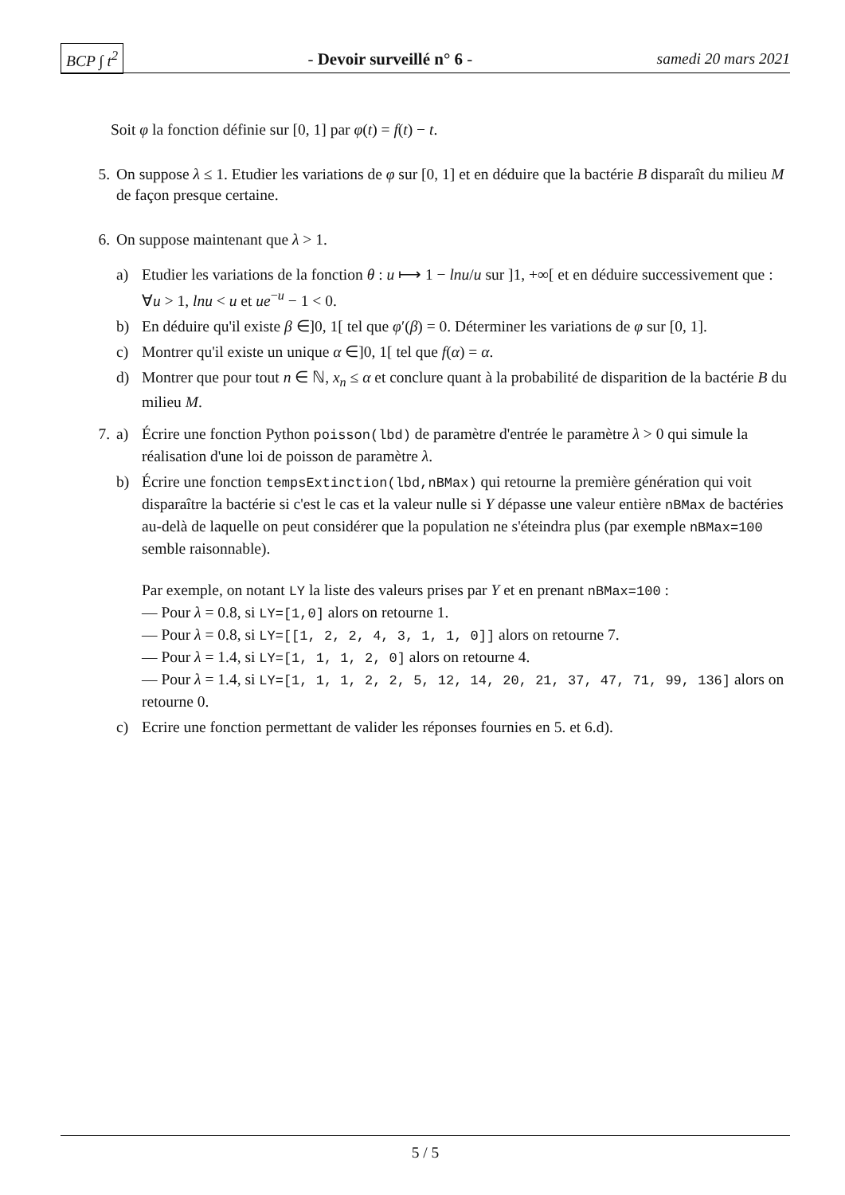BCP ∫ t<sup>2</sup> - Devoir surveillé n° 6 - samedi 20 mars 2021
Soit φ la fonction définie sur [0, 1] par φ(t) = f(t) − t.
5. On suppose λ ≤ 1. Etudier les variations de φ sur [0, 1] et en déduire que la bactérie B disparaît du milieu M de façon presque certaine.
6. On suppose maintenant que λ > 1.
a) Etudier les variations de la fonction θ : u ⟼ 1 − lnu/u sur ]1, +∞[ et en déduire successivement que : ∀u > 1, lnu < u et ue<sup>−u</sup> − 1 < 0.
b) En déduire qu'il existe β ∈]0, 1[ tel que φ′(β) = 0. Déterminer les variations de φ sur [0, 1].
c) Montrer qu'il existe un unique α ∈]0, 1[ tel que f(α) = α.
d) Montrer que pour tout n ∈ ℕ, x<sub>n</sub> ≤ α et conclure quant à la probabilité de disparition de la bactérie B du milieu M.
7. a) Écrire une fonction Python poisson(lbd) de paramètre d'entrée le paramètre λ > 0 qui simule la réalisation d'une loi de poisson de paramètre λ.
b) Écrire une fonction tempsExtinction(lbd,nBMax) qui retourne la première génération qui voit disparaître la bactérie si c'est le cas et la valeur nulle si Y dépasse une valeur entière nBMax de bactéries au-delà de laquelle on peut considérer que la population ne s'éteindra plus (par exemple nBMax=100 semble raisonnable).
Par exemple, on notant LY la liste des valeurs prises par Y et en prenant nBMax=100 :
— Pour λ = 0.8, si LY=[1,0] alors on retourne 1.
— Pour λ = 0.8, si LY=[[1, 2, 2, 4, 3, 1, 1, 0]] alors on retourne 7.
— Pour λ = 1.4, si LY=[1, 1, 1, 2, 0] alors on retourne 4.
— Pour λ = 1.4, si LY=[1, 1, 1, 2, 2, 5, 12, 14, 20, 21, 37, 47, 71, 99, 136] alors on retourne 0.
c) Ecrire une fonction permettant de valider les réponses fournies en 5. et 6.d).
5 / 5